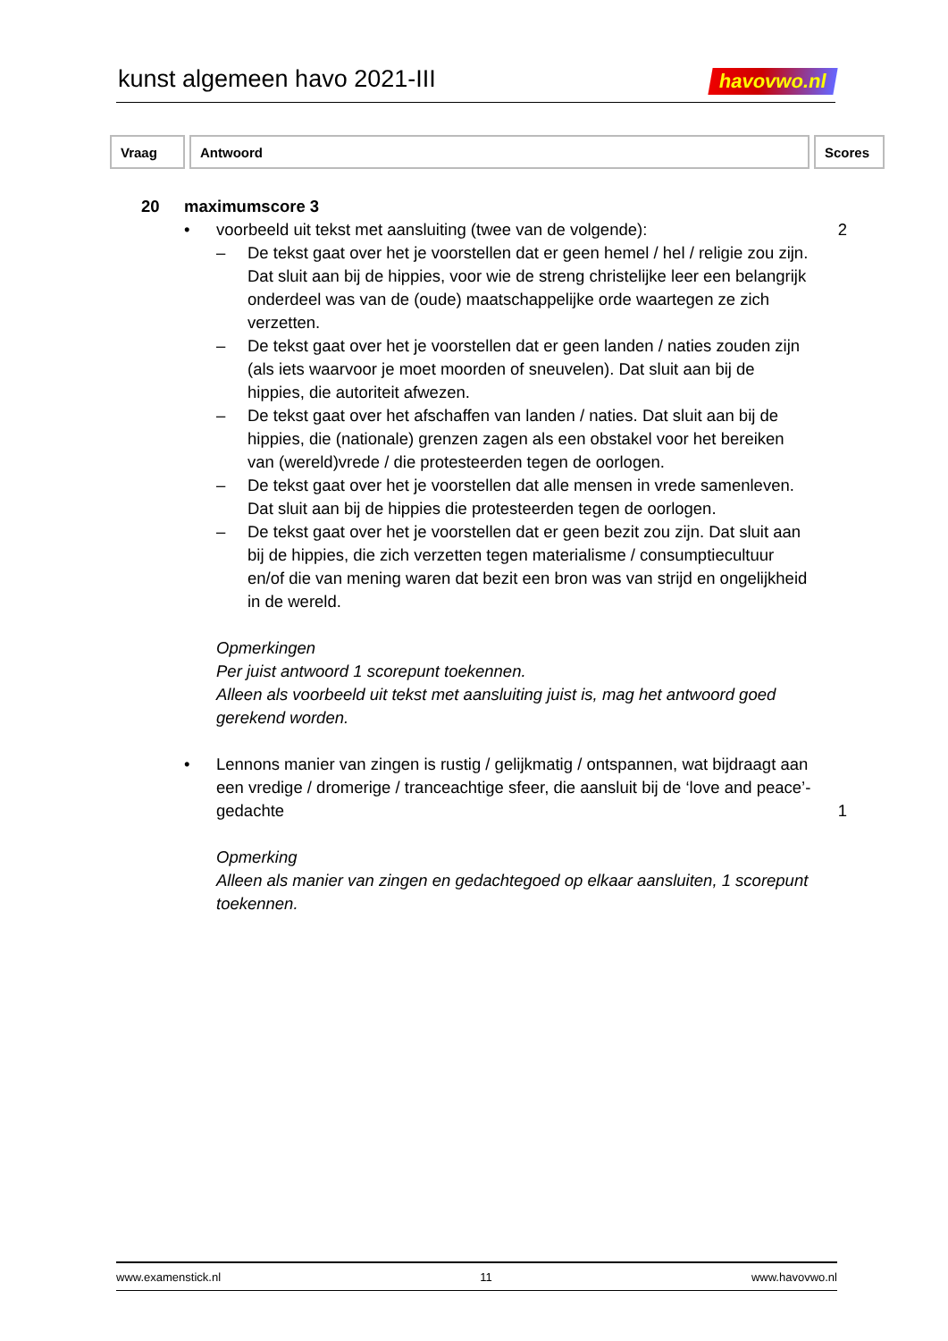kunst algemeen havo 2021-III
havovwo.nl
| Vraag | Antwoord | Scores |
| --- | --- | --- |
20 maximumscore 3
• voorbeeld uit tekst met aansluiting (twee van de volgende):
2
– De tekst gaat over het je voorstellen dat er geen hemel / hel / religie zou zijn. Dat sluit aan bij de hippies, voor wie de streng christelijke leer een belangrijk onderdeel was van de (oude) maatschappelijke orde waartegen ze zich verzetten.
– De tekst gaat over het je voorstellen dat er geen landen / naties zouden zijn (als iets waarvoor je moet moorden of sneuvelen). Dat sluit aan bij de hippies, die autoriteit afwezen.
– De tekst gaat over het afschaffen van landen / naties. Dat sluit aan bij de hippies, die (nationale) grenzen zagen als een obstakel voor het bereiken van (wereld)vrede / die protesteerden tegen de oorlogen.
– De tekst gaat over het je voorstellen dat alle mensen in vrede samenleven. Dat sluit aan bij de hippies die protesteerden tegen de oorlogen.
– De tekst gaat over het je voorstellen dat er geen bezit zou zijn. Dat sluit aan bij de hippies, die zich verzetten tegen materialisme / consumptiecultuur en/of die van mening waren dat bezit een bron was van strijd en ongelijkheid in de wereld.
Opmerkingen
Per juist antwoord 1 scorepunt toekennen.
Alleen als voorbeeld uit tekst met aansluiting juist is, mag het antwoord goed gerekend worden.
• Lennons manier van zingen is rustig / gelijkmatig / ontspannen, wat bijdraagt aan een vredige / dromerige / tranceachtige sfeer, die aansluit bij de ‘love and peace’-gedachte
1
Opmerking
Alleen als manier van zingen en gedachtegoed op elkaar aansluiten, 1 scorepunt toekennen.
www.examenstick.nl 11 www.havovwo.nl